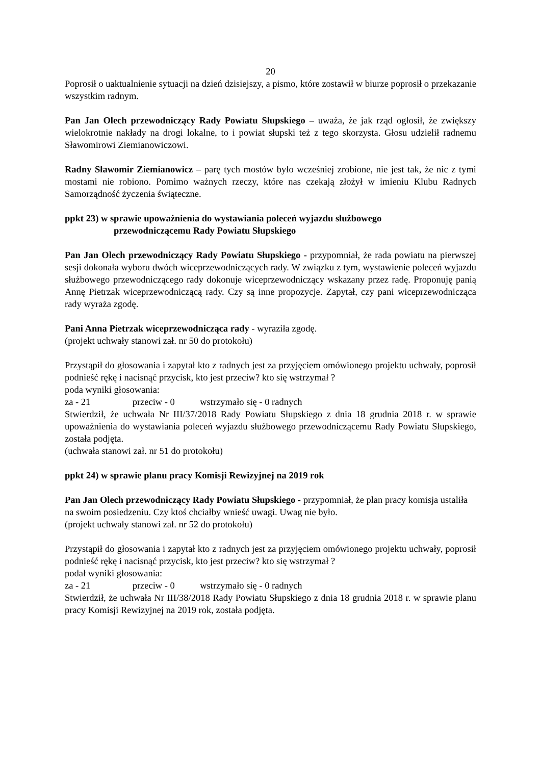20
Poprosił o uaktualnienie sytuacji na dzień dzisiejszy, a pismo, które zostawił w biurze poprosił o przekazanie wszystkim radnym.
Pan Jan Olech przewodniczący Rady Powiatu Słupskiego – uważa, że jak rząd ogłosił, że zwiększy wielokrotnie nakłady na drogi lokalne, to i powiat słupski też z tego skorzysta. Głosu udzielił radnemu Sławomirowi Ziemianowiczowi.
Radny Sławomir Ziemianowicz – parę tych mostów było wcześniej zrobione, nie jest tak, że nic z tymi mostami nie robiono. Pomimo ważnych rzeczy, które nas czekają złożył w imieniu Klubu Radnych Samorządność życzenia świąteczne.
ppkt 23) w sprawie upoważnienia do wystawiania poleceń wyjazdu służbowego
przewodniczącemu Rady Powiatu Słupskiego
Pan Jan Olech przewodniczący Rady Powiatu Słupskiego - przypomniał, że rada powiatu na pierwszej sesji dokonała wyboru dwóch wiceprzewodniczących rady. W związku z tym, wystawienie poleceń wyjazdu służbowego przewodniczącego rady dokonuje wiceprzewodniczący wskazany przez radę. Proponuję panią Annę Pietrzak wiceprzewodniczącą rady. Czy są inne propozycje. Zapytał, czy pani wiceprzewodnicząca rady wyraża zgodę.
Pani Anna Pietrzak wiceprzewodnicząca rady - wyraziła zgodę.
(projekt uchwały stanowi zał. nr 50 do protokołu)
Przystąpił do głosowania i zapytał kto z radnych jest za przyjęciem omówionego projektu uchwały, poprosił podnieść rękę i nacisnąć przycisk, kto jest przeciw? kto się wstrzymał ?
poda wyniki głosowania:
za - 21 przeciw - 0 wstrzymało się - 0 radnych
Stwierdził, że uchwała Nr III/37/2018 Rady Powiatu Słupskiego z dnia 18 grudnia 2018 r. w sprawie upoważnienia do wystawiania poleceń wyjazdu służbowego przewodniczącemu Rady Powiatu Słupskiego, została podjęta.
(uchwała stanowi zał. nr 51 do protokołu)
ppkt 24) w sprawie planu pracy Komisji Rewizyjnej na 2019 rok
Pan Jan Olech przewodniczący Rady Powiatu Słupskiego - przypomniał, że plan pracy komisja ustaliła na swoim posiedzeniu. Czy ktoś chciałby wnieść uwagi. Uwag nie było.
(projekt uchwały stanowi zał. nr 52 do protokołu)
Przystąpił do głosowania i zapytał kto z radnych jest za przyjęciem omówionego projektu uchwały, poprosił podnieść rękę i nacisnąć przycisk, kto jest przeciw? kto się wstrzymał ?
podał wyniki głosowania:
za - 21 przeciw - 0 wstrzymało się - 0 radnych
Stwierdził, że uchwała Nr III/38/2018 Rady Powiatu Słupskiego z dnia 18 grudnia 2018 r. w sprawie planu pracy Komisji Rewizyjnej na 2019 rok, została podjęta.